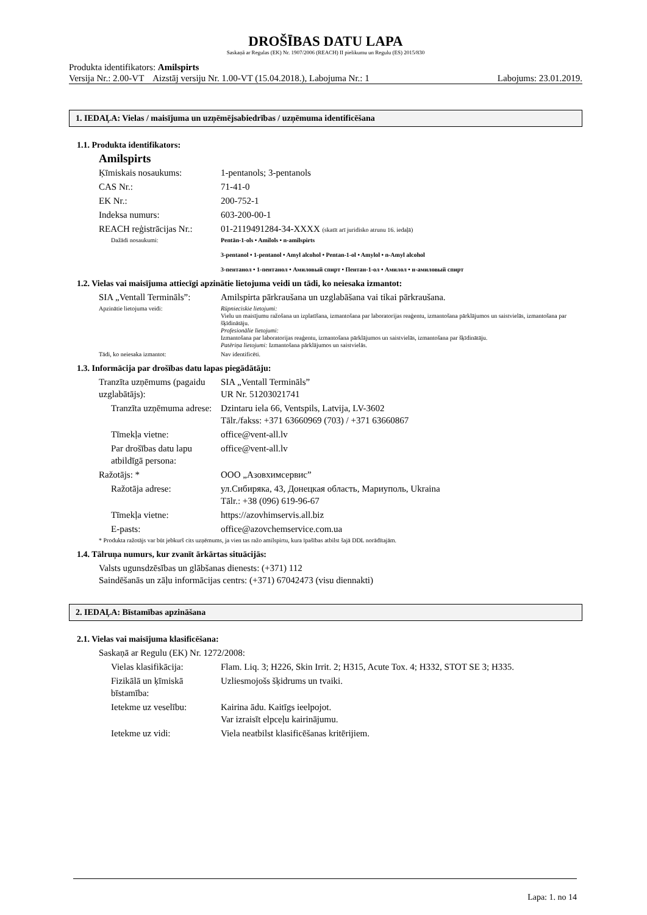DROŠĪBAS DATU LAPA
Saskaņā ar Regulas (EK) Nr. 1907/2006 (REACH) II pielikumu un Regulu (ES) 2015/830
Produkta identifikators: Amilspirts
Versija Nr.: 2.00-VT Aizstāj versiju Nr. 1.00-VT (15.04.2018.), Labojuma Nr.: 1 Labojums: 23.01.2019.
1. IEDAĻA: Vielas / maisījuma un uzņēmējsabiedrības / uzņēmuma identificēšana
1.1. Produkta identifikators:
Amilspirts
Ķīmiskais nosaukums:
1-pentanols; 3-pentanols
CAS Nr.:
71-41-0
EK Nr.:
200-752-1
Indeksa numurs:
603-200-00-1
REACH reģistrācijas Nr.:
01-2119491284-34-XXXX (skatīt arī juridisko atrunu 16. iedaļā)
Dažādi nosaukumi:
Pentān-1-ols • Amilols • n-amilspirts
3-pentanol • 1-pentanol • Amyl alcohol • Pentan-1-ol • Amylol • n-Amyl alcohol
3-пентанол • 1-пентанол • Амиловый спирт • Пентан-1-ол • Амилол • н-амиловый спирт
1.2. Vielas vai maisījuma attiecīgi apzinātie lietojuma veidi un tādi, ko neiesaka izmantot:
SIA „Ventall Termināls”:
Amilspirta pārkraušana un uzglabāšana vai tikai pārkraušana.
Apzinātie lietojuma veidi:
Rūpnieciskie lietojumi:
Vielu un maisījumu ražošana un izplatīšana, izmantošana par laboratorijas reaģentu, izmantošana pārklājumos un saistvielās, izmantošana par šķīdinātāju.
Profesionālie lietojumi:
Izmantošana par laboratorijas reaģentu, izmantošana pārklājumos un saistvielās, izmantošana par šķīdinātāju.
Patēriņa lietojumi: Izmantošana pārklājumos un saistvielās.
Tādi, ko neiesaka izmantot:
Nav identificēti.
1.3. Informācija par drošības datu lapas piegādātāju:
Tranzīta uzņēmums (pagaidu uzglabātājs):
SIA „Ventall Termināls”
UR Nr. 51203021741
Tranzīta uzņēmuma adrese:
Dzintaru iela 66, Ventspils, Latvija, LV-3602
Tālr./fakss: +371 63660969 (703) / +371 63660867
Tīmekļa vietne:
office@vent-all.lv
Par drošības datu lapu atbildīgā persona:
office@vent-all.lv
Ražotājs: *
ООО „Азовхимсервис”
Ražotāja adrese:
ул.Сибиряка, 43, Донецкая область, Мариуполь, Ukraina
Tālr.: +38 (096) 619-96-67
Tīmekļa vietne:
https://azovhimservis.all.biz
E-pasts:
office@azovchemservice.com.ua
* Produkta ražotājs var būt jebkurš cits uzņēmums, ja vien tas ražo amilspirtu, kura īpašības atbilst šajā DDL norādītajām.
1.4. Tālruņa numurs, kur zvanīt ārkārtas situācijās:
Valsts ugunsdzēsības un glābšanas dienests: (+371) 112
Saindēšanās un zāļu informācijas centrs: (+371) 67042473 (visu diennakti)
2. IEDAĻA: Bīstamības apzināšana
2.1. Vielas vai maisījuma klasificēšana:
Saskaņā ar Regulu (EK) Nr. 1272/2008:
Vielas klasifikācija:
Flam. Liq. 3; H226, Skin Irrit. 2; H315, Acute Tox. 4; H332, STOT SE 3; H335.
Fizikālā un ķīmiskā bīstamība:
Uzliesmojošs šķidrums un tvaiki.
Ietekme uz veselību:
Kairina ādu. Kaitīgs ieelpojot.
Var izraisīt elpceļu kairinājumu.
Ietekme uz vidi:
Viela neatbilst klasificēšanas kritērijiem.
Lapa: 1. no 14